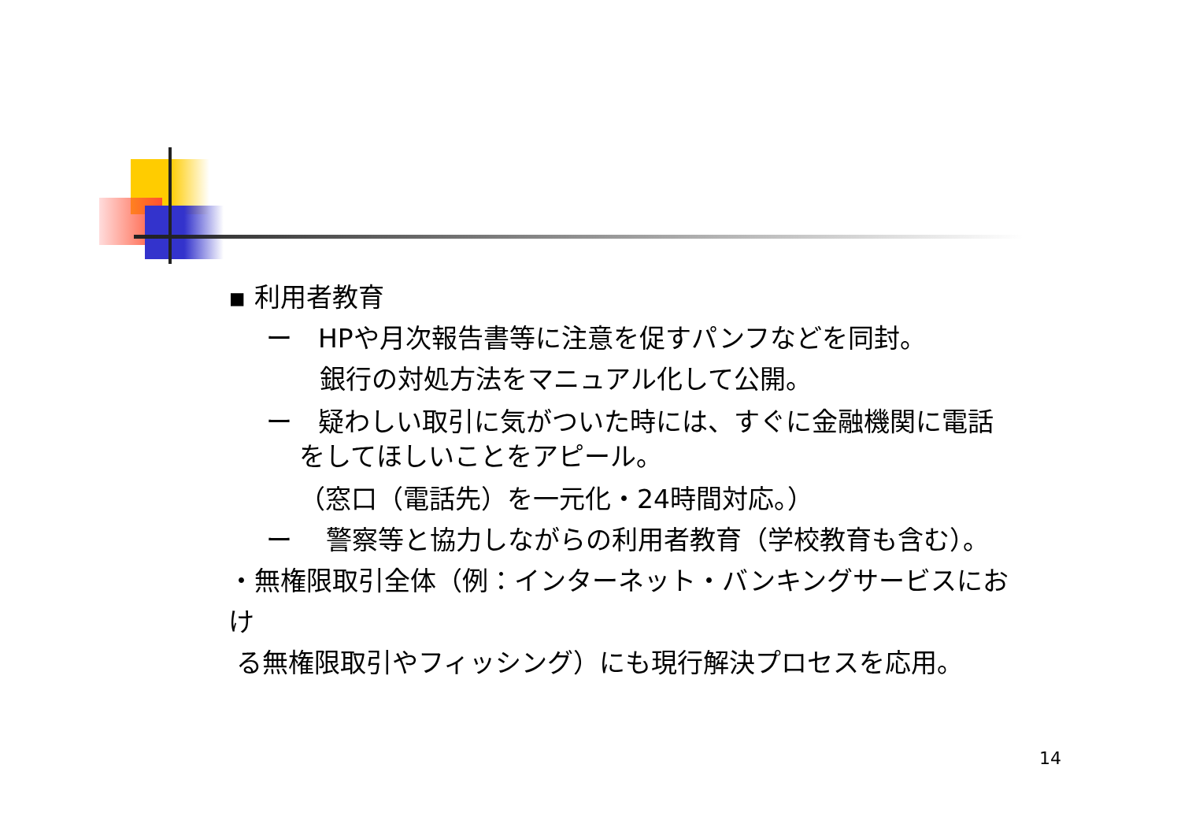▪ 利用者教育
ー　HPや月次報告書等に注意を促すパンフなどを同封。
銀行の対処方法をマニュアル化して公開。
ー　疑わしい取引に気がついた時には、すぐに金融機関に電話
をしてほしいことをアピール。
（窓口（電話先）を一元化・24時間対応。）
ー　 警察等と協力しながらの利用者教育（学校教育も含む）。
・無権限取引全体（例：インターネット・バンキングサービスにおけ
る無権限取引やフィッシング）にも現行解決プロセスを応用。
14